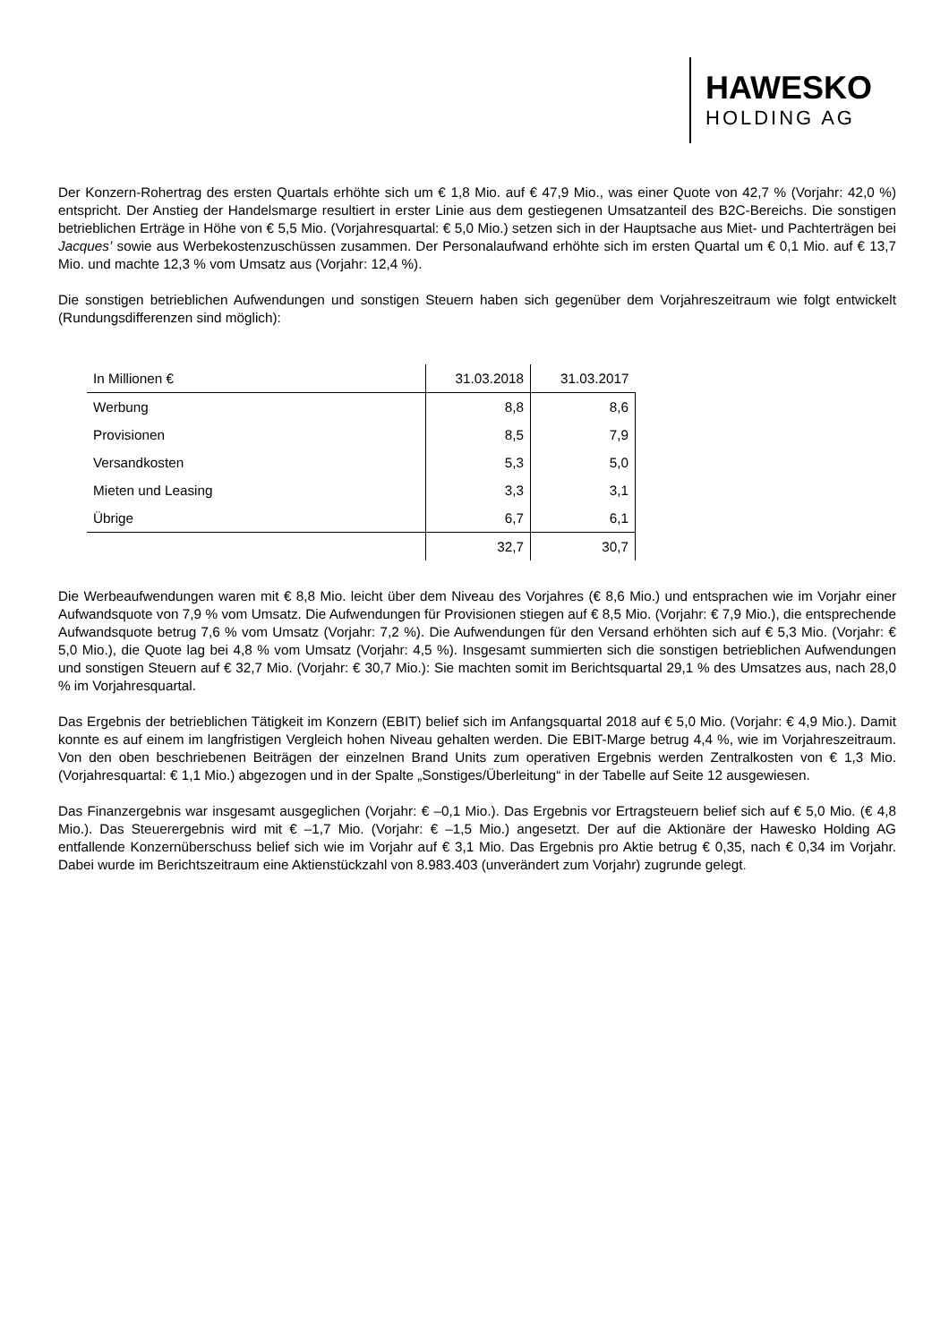HAWESKO
HOLDING AG
Der Konzern-Rohertrag des ersten Quartals erhöhte sich um € 1,8 Mio. auf € 47,9 Mio., was einer Quote von 42,7 % (Vorjahr: 42,0 %) entspricht. Der Anstieg der Handelsmarge resultiert in erster Linie aus dem gestiegenen Umsatzanteil des B2C-Bereichs. Die sonstigen betrieblichen Erträge in Höhe von € 5,5 Mio. (Vorjahresquartal: € 5,0 Mio.) setzen sich in der Hauptsache aus Miet- und Pachterträgen bei Jacques’ sowie aus Werbekostenzuschüssen zusammen. Der Personalaufwand erhöhte sich im ersten Quartal um € 0,1 Mio. auf € 13,7 Mio. und machte 12,3 % vom Umsatz aus (Vorjahr: 12,4 %).
Die sonstigen betrieblichen Aufwendungen und sonstigen Steuern haben sich gegenüber dem Vorjahreszeitraum wie folgt entwickelt (Rundungsdifferenzen sind möglich):
| In Millionen € | 31.03.2018 | 31.03.2017 |
| Werbung | 8,8 | 8,6 |
| Provisionen | 8,5 | 7,9 |
| Versandkosten | 5,3 | 5,0 |
| Mieten und Leasing | 3,3 | 3,1 |
| Übrige | 6,7 | 6,1 |
| | 32,7 | 30,7 |
Die Werbeaufwendungen waren mit € 8,8 Mio. leicht über dem Niveau des Vorjahres (€ 8,6 Mio.) und entsprachen wie im Vorjahr einer Aufwandsquote von 7,9 % vom Umsatz. Die Aufwendungen für Provisionen stiegen auf € 8,5 Mio. (Vorjahr: € 7,9 Mio.), die entsprechende Aufwandsquote betrug 7,6 % vom Umsatz (Vorjahr: 7,2 %). Die Aufwendungen für den Versand erhöhten sich auf € 5,3 Mio. (Vorjahr: € 5,0 Mio.), die Quote lag bei 4,8 % vom Umsatz (Vorjahr: 4,5 %). Insgesamt summierten sich die sonstigen betrieblichen Aufwendungen und sonstigen Steuern auf € 32,7 Mio. (Vorjahr: € 30,7 Mio.): Sie machten somit im Berichtsquartal 29,1 % des Umsatzes aus, nach 28,0 % im Vorjahresquartal.
Das Ergebnis der betrieblichen Tätigkeit im Konzern (EBIT) belief sich im Anfangsquartal 2018 auf € 5,0 Mio. (Vorjahr: € 4,9 Mio.). Damit konnte es auf einem im langfristigen Vergleich hohen Niveau gehalten werden. Die EBIT-Marge betrug 4,4 %, wie im Vorjahreszeitraum. Von den oben beschriebenen Beiträgen der einzelnen Brand Units zum operativen Ergebnis werden Zentralkosten von € 1,3 Mio. (Vorjahresquartal: € 1,1 Mio.) abgezogen und in der Spalte „Sonstiges/Überleitung“ in der Tabelle auf Seite 12 ausgewiesen.
Das Finanzergebnis war insgesamt ausgeglichen (Vorjahr: € –0,1 Mio.). Das Ergebnis vor Ertragsteuern belief sich auf € 5,0 Mio. (€ 4,8 Mio.). Das Steuerergebnis wird mit € –1,7 Mio. (Vorjahr: € –1,5 Mio.) angesetzt. Der auf die Aktionäre der Hawesko Holding AG entfallende Konzernüberschuss belief sich wie im Vorjahr auf € 3,1 Mio. Das Ergebnis pro Aktie betrug € 0,35, nach € 0,34 im Vorjahr. Dabei wurde im Berichtszeitraum eine Aktienstückzahl von 8.983.403 (unverändert zum Vorjahr) zugrunde gelegt.